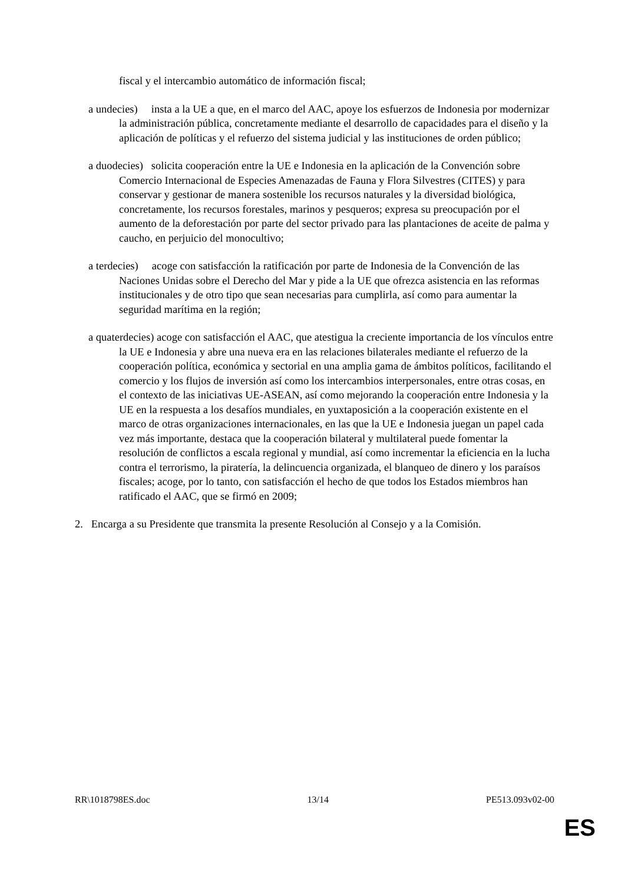fiscal y el intercambio automático de información fiscal;
a undecies) insta a la UE a que, en el marco del AAC, apoye los esfuerzos de Indonesia por modernizar la administración pública, concretamente mediante el desarrollo de capacidades para el diseño y la aplicación de políticas y el refuerzo del sistema judicial y las instituciones de orden público;
a duodecies) solicita cooperación entre la UE e Indonesia en la aplicación de la Convención sobre Comercio Internacional de Especies Amenazadas de Fauna y Flora Silvestres (CITES) y para conservar y gestionar de manera sostenible los recursos naturales y la diversidad biológica, concretamente, los recursos forestales, marinos y pesqueros; expresa su preocupación por el aumento de la deforestación por parte del sector privado para las plantaciones de aceite de palma y caucho, en perjuicio del monocultivo;
a terdecies) acoge con satisfacción la ratificación por parte de Indonesia de la Convención de las Naciones Unidas sobre el Derecho del Mar y pide a la UE que ofrezca asistencia en las reformas institucionales y de otro tipo que sean necesarias para cumplirla, así como para aumentar la seguridad marítima en la región;
a quaterdecies) acoge con satisfacción el AAC, que atestigua la creciente importancia de los vínculos entre la UE e Indonesia y abre una nueva era en las relaciones bilaterales mediante el refuerzo de la cooperación política, económica y sectorial en una amplia gama de ámbitos políticos, facilitando el comercio y los flujos de inversión así como los intercambios interpersonales, entre otras cosas, en el contexto de las iniciativas UE-ASEAN, así como mejorando la cooperación entre Indonesia y la UE en la respuesta a los desafíos mundiales, en yuxtaposición a la cooperación existente en el marco de otras organizaciones internacionales, en las que la UE e Indonesia juegan un papel cada vez más importante, destaca que la cooperación bilateral y multilateral puede fomentar la resolución de conflictos a escala regional y mundial, así como incrementar la eficiencia en la lucha contra el terrorismo, la piratería, la delincuencia organizada, el blanqueo de dinero y los paraísos fiscales; acoge, por lo tanto, con satisfacción el hecho de que todos los Estados miembros han ratificado el AAC, que se firmó en 2009;
2. Encarga a su Presidente que transmita la presente Resolución al Consejo y a la Comisión.
RR\1018798ES.doc 13/14 PE513.093v02-00
ES